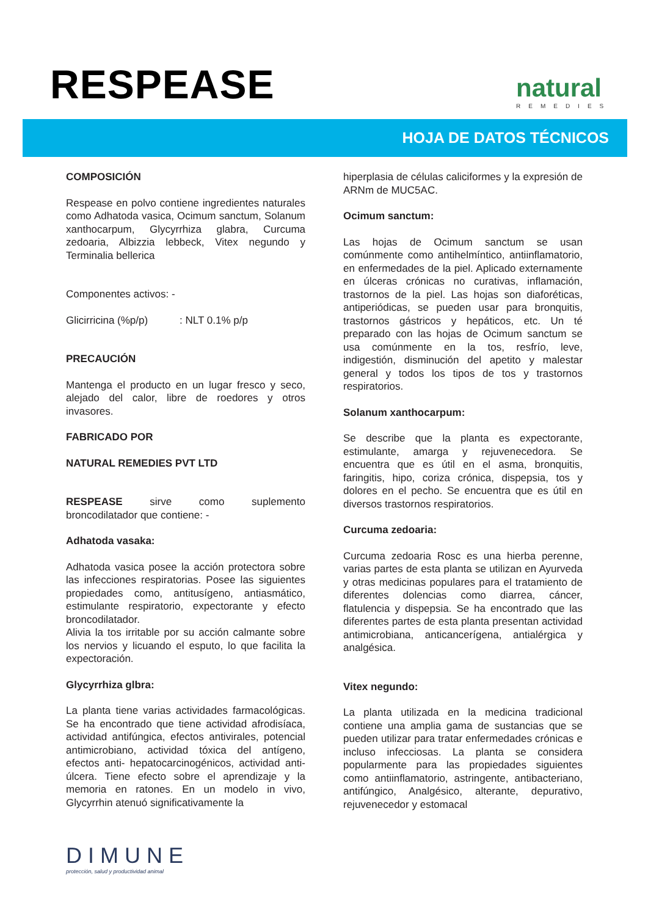RESPEASE natural
REMEDIES
HOJA DE DATOS TÉCNICOS
COMPOSICIÓN
Respease en polvo contiene ingredientes naturales como Adhatoda vasica, Ocimum sanctum, Solanum xanthocarpum, Glycyrrhiza glabra, Curcuma zedoaria, Albizzia lebbeck, Vitex negundo y Terminalia bellerica
Componentes activos: -
Glicirricina (%p/p) : NLT 0.1% p/p
PRECAUCIÓN
Mantenga el producto en un lugar fresco y seco, alejado del calor, libre de roedores y otros invasores.
FABRICADO POR
NATURAL REMEDIES PVT LTD
RESPEASE sirve como suplemento broncodilatador que contiene: -
Adhatoda vasaka:
Adhatoda vasica posee la acción protectora sobre las infecciones respiratorias. Posee las siguientes propiedades como, antitusígeno, antiasmático, estimulante respiratorio, expectorante y efecto broncodilatador.
Alivia la tos irritable por su acción calmante sobre los nervios y licuando el esputo, lo que facilita la expectoración.
Glycyrrhiza glbra:
La planta tiene varias actividades farmacológicas. Se ha encontrado que tiene actividad afrodisíaca, actividad antifúngica, efectos antivirales, potencial antimicrobiano, actividad tóxica del antígeno, efectos anti- hepatocarcinogénicos, actividad anti-úlcera. Tiene efecto sobre el aprendizaje y la memoria en ratones. En un modelo in vivo, Glycyrrhin atenuó significativamente la
hiperplasia de células caliciformes y la expresión de ARNm de MUC5AC.
Ocimum sanctum:
Las hojas de Ocimum sanctum se usan comúnmente como antihelmíntico, antiinflamatorio, en enfermedades de la piel. Aplicado externamente en úlceras crónicas no curativas, inflamación, trastornos de la piel. Las hojas son diaforéticas, antiperiódicas, se pueden usar para bronquitis, trastornos gástricos y hepáticos, etc. Un té preparado con las hojas de Ocimum sanctum se usa comúnmente en la tos, resfrío, leve, indigestión, disminución del apetito y malestar general y todos los tipos de tos y trastornos respiratorios.
Solanum xanthocarpum:
Se describe que la planta es expectorante, estimulante, amarga y rejuvenecedora. Se encuentra que es útil en el asma, bronquitis, faringitis, hipo, coriza crónica, dispepsia, tos y dolores en el pecho. Se encuentra que es útil en diversos trastornos respiratorios.
Curcuma zedoaria:
Curcuma zedoaria Rosc es una hierba perenne, varias partes de esta planta se utilizan en Ayurveda y otras medicinas populares para el tratamiento de diferentes dolencias como diarrea, cáncer, flatulencia y dispepsia. Se ha encontrado que las diferentes partes de esta planta presentan actividad antimicrobiana, anticancerígena, antialérgica y analgésica.
Vitex negundo:
La planta utilizada en la medicina tradicional contiene una amplia gama de sustancias que se pueden utilizar para tratar enfermedades crónicas e incluso infecciosas. La planta se considera popularmente para las propiedades siguientes como antiinflamatorio, astringente, antibacteriano, antifúngico, Analgésico, alterante, depurativo, rejuvenecedor y estomacal
DIMUNE
protección, salud y productividad animal